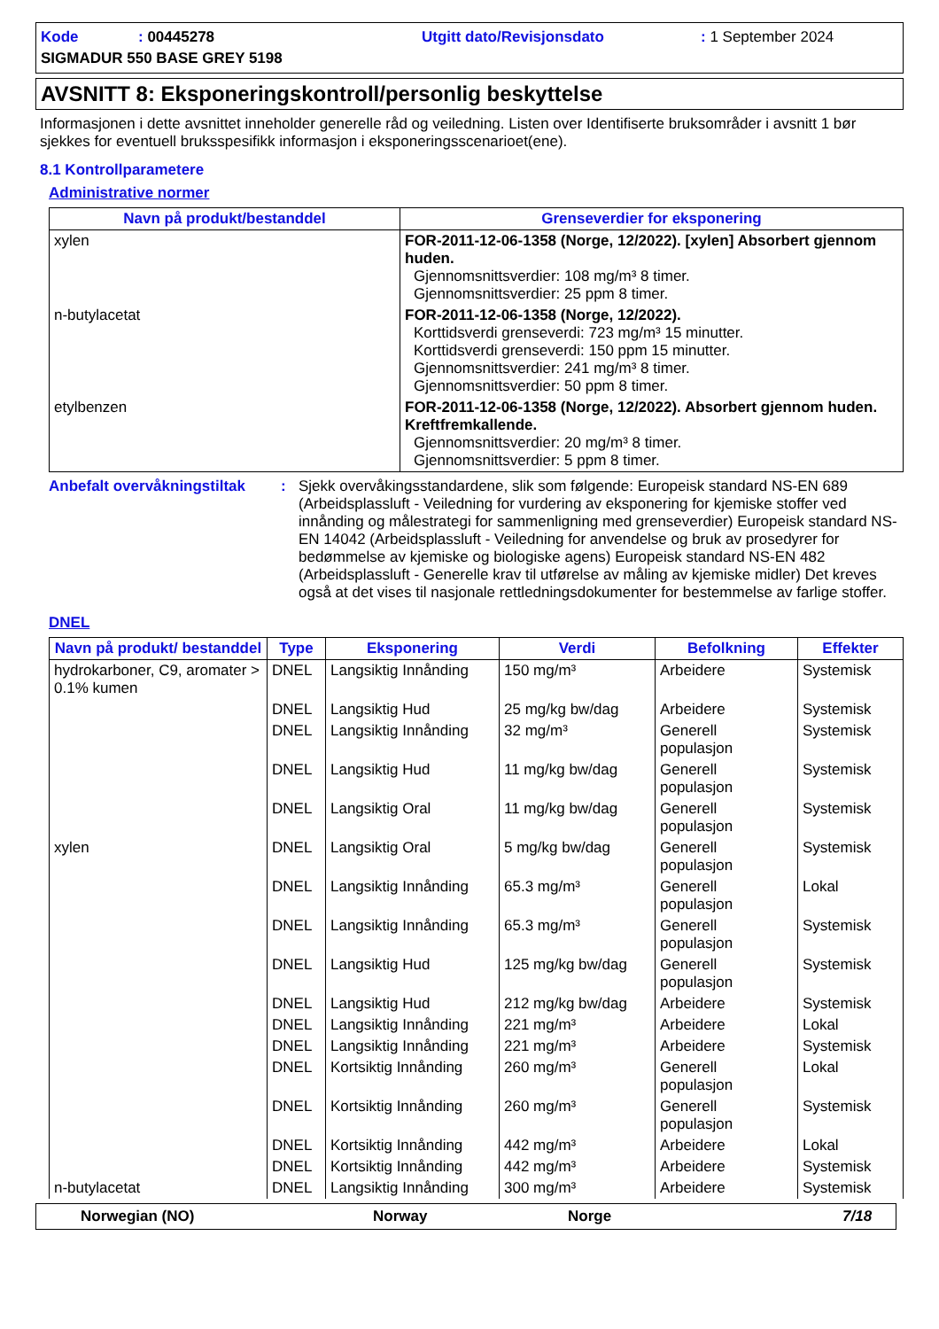Kode: 00445278 Utgitt dato/Revisjonsdato: 1 September 2024 SIGMADUR 550 BASE GREY 5198
AVSNITT 8: Eksponeringskontroll/personlig beskyttelse
Informasjonen i dette avsnittet inneholder generelle råd og veiledning. Listen over Identifiserte bruksområder i avsnitt 1 bør sjekkes for eventuell bruksspesifikk informasjon i eksponeringsscenarioet(ene).
8.1 Kontrollparametere
Administrative normer
| Navn på produkt/bestanddel | Grenseverdier for eksponering |
| --- | --- |
| xylen | FOR-2011-12-06-1358 (Norge, 12/2022). [xylen] Absorbert gjennom huden. Gjennomsnittsverdier: 108 mg/m³ 8 timer. Gjennomsnittsverdier: 25 ppm 8 timer. |
| n-butylacetat | FOR-2011-12-06-1358 (Norge, 12/2022). Korttidsverdi grenseverdi: 723 mg/m³ 15 minutter. Korttidsverdi grenseverdi: 150 ppm 15 minutter. Gjennomsnittsverdier: 241 mg/m³ 8 timer. Gjennomsnittsverdier: 50 ppm 8 timer. |
| etylbenzen | FOR-2011-12-06-1358 (Norge, 12/2022). Absorbert gjennom huden. Kreftfremkallende. Gjennomsnittsverdier: 20 mg/m³ 8 timer. Gjennomsnittsverdier: 5 ppm 8 timer. |
Anbefalt overvåkningstiltak: Sjekk overvåkingsstandardene, slik som følgende: Europeisk standard NS-EN 689 (Arbeidsplassluft - Veiledning for vurdering av eksponering for kjemiske stoffer ved innånding og målestrategi for sammenligning med grenseverdier) Europeisk standard NS-EN 14042 (Arbeidsplassluft - Veiledning for anvendelse og bruk av prosedyrer for bedømmelse av kjemiske og biologiske agens) Europeisk standard NS-EN 482 (Arbeidsplassluft - Generelle krav til utførelse av måling av kjemiske midler) Det kreves også at det vises til nasjonale rettledningsdokumenter for bestemmelse av farlige stoffer.
DNEL
| Navn på produkt/ bestanddel | Type | Eksponering | Verdi | Befolkning | Effekter |
| --- | --- | --- | --- | --- | --- |
| hydrokarboner, C9, aromater > 0.1% kumen | DNEL | Langsiktig Innånding | 150 mg/m³ | Arbeidere | Systemisk |
| | DNEL | Langsiktig Hud | 25 mg/kg bw/dag | Arbeidere | Systemisk |
| | DNEL | Langsiktig Innånding | 32 mg/m³ | Generell populasjon | Systemisk |
| | DNEL | Langsiktig Hud | 11 mg/kg bw/dag | Generell populasjon | Systemisk |
| | DNEL | Langsiktig Oral | 11 mg/kg bw/dag | Generell populasjon | Systemisk |
| xylen | DNEL | Langsiktig Oral | 5 mg/kg bw/dag | Generell populasjon | Systemisk |
| | DNEL | Langsiktig Innånding | 65.3 mg/m³ | Generell populasjon | Lokal |
| | DNEL | Langsiktig Innånding | 65.3 mg/m³ | Generell populasjon | Systemisk |
| | DNEL | Langsiktig Hud | 125 mg/kg bw/dag | Generell populasjon | Systemisk |
| | DNEL | Langsiktig Hud | 212 mg/kg bw/dag | Arbeidere | Systemisk |
| | DNEL | Langsiktig Innånding | 221 mg/m³ | Arbeidere | Lokal |
| | DNEL | Langsiktig Innånding | 221 mg/m³ | Arbeidere | Systemisk |
| | DNEL | Kortsiktig Innånding | 260 mg/m³ | Generell populasjon | Lokal |
| | DNEL | Kortsiktig Innånding | 260 mg/m³ | Generell populasjon | Systemisk |
| | DNEL | Kortsiktig Innånding | 442 mg/m³ | Arbeidere | Lokal |
| | DNEL | Kortsiktig Innånding | 442 mg/m³ | Arbeidere | Systemisk |
| n-butylacetat | DNEL | Langsiktig Innånding | 300 mg/m³ | Arbeidere | Systemisk |
Norwegian (NO) Norway Norge 7/18